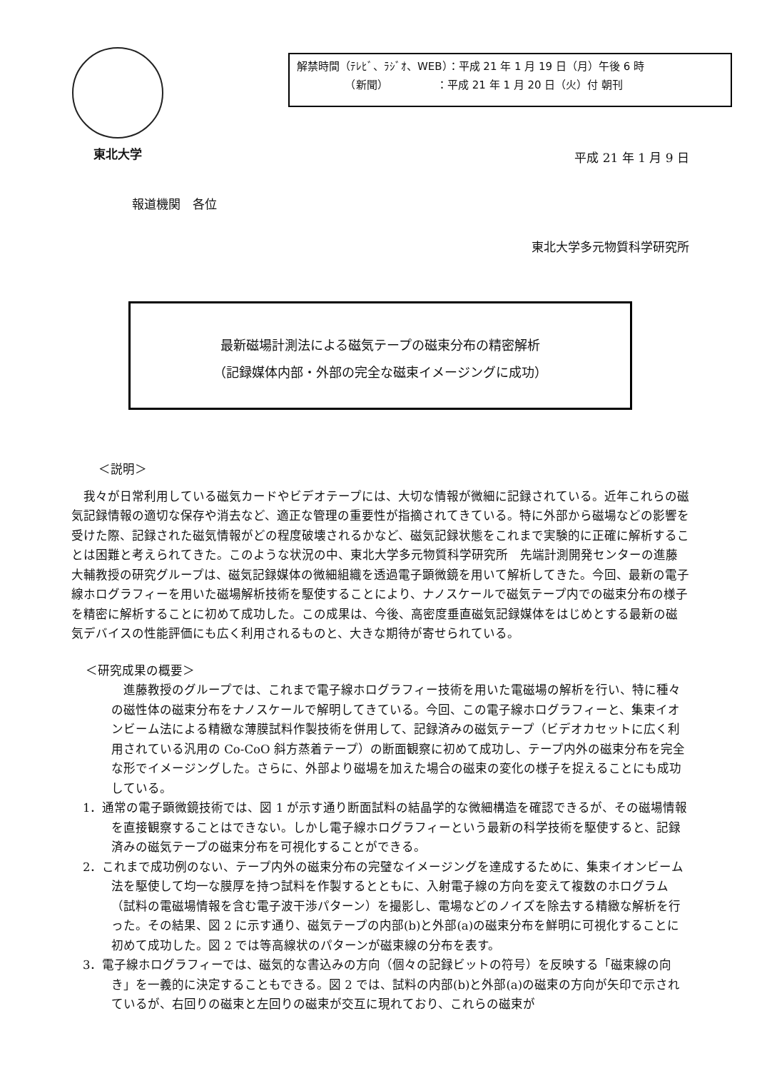東北大学
解禁時間（ﾃﾚﾋﾞ、ﾗｼﾞｵ、WEB）：平成 21 年 1 月 19 日（月）午後 6 時
　　　　　（新聞）　　　　　：平成 21 年 1 月 20 日（火）付 朝刊
平成 21 年 1 月 9 日
報道機関　各位
東北大学多元物質科学研究所
最新磁場計測法による磁気テープの磁束分布の精密解析
（記録媒体内部・外部の完全な磁束イメージングに成功）
＜説明＞
我々が日常利用している磁気カードやビデオテープには、大切な情報が微細に記録されている。近年これらの磁気記録情報の適切な保存や消去など、適正な管理の重要性が指摘されてきている。特に外部から磁場などの影響を受けた際、記録された磁気情報がどの程度破壊されるかなど、磁気記録状態をこれまで実験的に正確に解析することは困難と考えられてきた。このような状況の中、東北大学多元物質科学研究所　先端計測開発センターの進藤大輔教授の研究グループは、磁気記録媒体の微細組織を透過電子顕微鏡を用いて解析してきた。今回、最新の電子線ホログラフィーを用いた磁場解析技術を駆使することにより、ナノスケールで磁気テープ内での磁束分布の様子を精密に解析することに初めて成功した。この成果は、今後、高密度垂直磁気記録媒体をはじめとする最新の磁気デバイスの性能評価にも広く利用されるものと、大きな期待が寄せられている。
＜研究成果の概要＞
進藤教授のグループでは、これまで電子線ホログラフィー技術を用いた電磁場の解析を行い、特に種々の磁性体の磁束分布をナノスケールで解明してきている。今回、この電子線ホログラフィーと、集束イオンビーム法による精緻な薄膜試料作製技術を併用して、記録済みの磁気テープ（ビデオカセットに広く利用されている汎用の Co-CoO 斜方蒸着テープ）の断面観察に初めて成功し、テープ内外の磁束分布を完全な形でイメージングした。さらに、外部より磁場を加えた場合の磁束の変化の様子を捉えることにも成功している。
1．通常の電子顕微鏡技術では、図 1 が示す通り断面試料の結晶学的な微細構造を確認できるが、その磁場情報を直接観察することはできない。しかし電子線ホログラフィーという最新の科学技術を駆使すると、記録済みの磁気テープの磁束分布を可視化することができる。
2．これまで成功例のない、テープ内外の磁束分布の完璧なイメージングを達成するために、集束イオンビーム法を駆使して均一な膜厚を持つ試料を作製するとともに、入射電子線の方向を変えて複数のホログラム（試料の電磁場情報を含む電子波干渉パターン）を撮影し、電場などのノイズを除去する精緻な解析を行った。その結果、図 2 に示す通り、磁気テープの内部(b)と外部(a)の磁束分布を鮮明に可視化することに初めて成功した。図 2 では等高線状のパターンが磁束線の分布を表す。
3．電子線ホログラフィーでは、磁気的な書込みの方向（個々の記録ビットの符号）を反映する「磁束線の向き」を一義的に決定することもできる。図 2 では、試料の内部(b)と外部(a)の磁束の方向が矢印で示されているが、右回りの磁束と左回りの磁束が交互に現れており、これらの磁束が